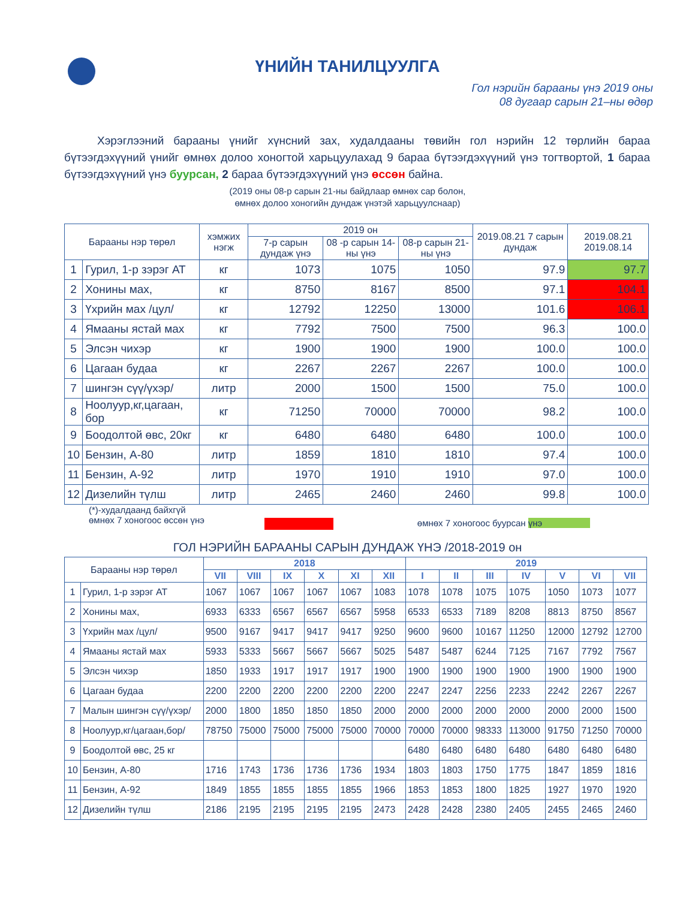ҮНИЙН ТАНИЛЦУУЛГА
Гол нэрийн барааны үнэ 2019 оны
08 дугаар сарын 21–ны өдөр
Хэрэглээний барааны үнийг хүнсний зах, худалдааны төвийн гол нэрийн 12 төрлийн бараа бүтээгдэхүүний үнийг өмнөх долоо хоногтой харьцуулахад 9 бараа бүтээгдэхүүний үнэ тогтвортой, 1 бараа бүтээгдэхүүний үнэ буурсан, 2 бараа бүтээгдэхүүний үнэ өссөн байна.
(2019 оны 08-р сарын 21-ны байдлаар өмнөх сар болон,
өмнөх долоо хоногийн дундаж үнэтэй харьцуулснаар)
| Барааны нэр төрөл | | хэмжих нэгж | 2019 он | | | 2019.08.21 7 сарын дундаж | 2019.08.21 2019.08.14 |
| --- | --- | --- | --- | --- | --- | --- | --- |
| | | | 7-р сарын дундаж үнэ | 08 -р сарын 14-ны үнэ | 08-р сарын 21-ны үнэ | | |
| 1 | Гурил, 1-р зэрэг АТ | кг | 1073 | 1075 | 1050 | 97.9 | 97.7 |
| 2 | Хонины мах, | кг | 8750 | 8167 | 8500 | 97.1 | 104.1 |
| 3 | Үхрийн мах /цул/ | кг | 12792 | 12250 | 13000 | 101.6 | 106.1 |
| 4 | Ямааны ястай мах | кг | 7792 | 7500 | 7500 | 96.3 | 100.0 |
| 5 | Элсэн чихэр | кг | 1900 | 1900 | 1900 | 100.0 | 100.0 |
| 6 | Цагаан будаа | кг | 2267 | 2267 | 2267 | 100.0 | 100.0 |
| 7 | шингэн сүү/үхэр/ | литр | 2000 | 1500 | 1500 | 75.0 | 100.0 |
| 8 | Ноолуур,кг,цагаан, бор | кг | 71250 | 70000 | 70000 | 98.2 | 100.0 |
| 9 | Боодолтой өвс, 20кг | кг | 6480 | 6480 | 6480 | 100.0 | 100.0 |
| 10 | Бензин, А-80 | литр | 1859 | 1810 | 1810 | 97.4 | 100.0 |
| 11 | Бензин, А-92 | литр | 1970 | 1910 | 1910 | 97.0 | 100.0 |
| 12 | Дизелийн түлш | литр | 2465 | 2460 | 2460 | 99.8 | 100.0 |
(*)-худалдаанд байхгүй
өмнөх 7 хоногоос өссөн үнэ
өмнөх 7 хоногоос буурсан үнэ
ГОЛ НЭРИЙН БАРААНЫ САРЫН ДУНДАЖ ҮНЭ /2018-2019 он
| Барааны нэр төрөл | | 2018 | | | | | | 2019 | | | | | | |
| | | VII | VIII | IX | X | XI | XII | I | II | III | IV | V | VI | VII |
| 1 | Гурил, 1-р зэрэг АТ | 1067 | 1067 | 1067 | 1067 | 1067 | 1083 | 1078 | 1078 | 1075 | 1075 | 1050 | 1073 | 1077 |
| 2 | Хонины мах, | 6933 | 6333 | 6567 | 6567 | 6567 | 5958 | 6533 | 6533 | 7189 | 8208 | 8813 | 8750 | 8567 |
| 3 | Үхрийн мах /цул/ | 9500 | 9167 | 9417 | 9417 | 9417 | 9250 | 9600 | 9600 | 10167 | 11250 | 12000 | 12792 | 12700 |
| 4 | Ямааны ястай мах | 5933 | 5333 | 5667 | 5667 | 5667 | 5025 | 5487 | 5487 | 6244 | 7125 | 7167 | 7792 | 7567 |
| 5 | Элсэн чихэр | 1850 | 1933 | 1917 | 1917 | 1917 | 1900 | 1900 | 1900 | 1900 | 1900 | 1900 | 1900 | 1900 |
| 6 | Цагаан будаа | 2200 | 2200 | 2200 | 2200 | 2200 | 2200 | 2247 | 2247 | 2256 | 2233 | 2242 | 2267 | 2267 |
| 7 | Малын шингэн сүү/үхэр/ | 2000 | 1800 | 1850 | 1850 | 1850 | 2000 | 2000 | 2000 | 2000 | 2000 | 2000 | 2000 | 1500 |
| 8 | Ноолуур,кг/цагаан,бор/ | 78750 | 75000 | 75000 | 75000 | 75000 | 70000 | 70000 | 70000 | 98333 | 113000 | 91750 | 71250 | 70000 |
| 9 | Боодолтой өвс, 25 кг | | | | | | | 6480 | 6480 | 6480 | 6480 | 6480 | 6480 | 6480 |
| 10 | Бензин, А-80 | 1716 | 1743 | 1736 | 1736 | 1736 | 1934 | 1803 | 1803 | 1750 | 1775 | 1847 | 1859 | 1816 |
| 11 | Бензин, А-92 | 1849 | 1855 | 1855 | 1855 | 1855 | 1966 | 1853 | 1853 | 1800 | 1825 | 1927 | 1970 | 1920 |
| 12 | Дизелийн түлш | 2186 | 2195 | 2195 | 2195 | 2195 | 2473 | 2428 | 2428 | 2380 | 2405 | 2455 | 2465 | 2460 |